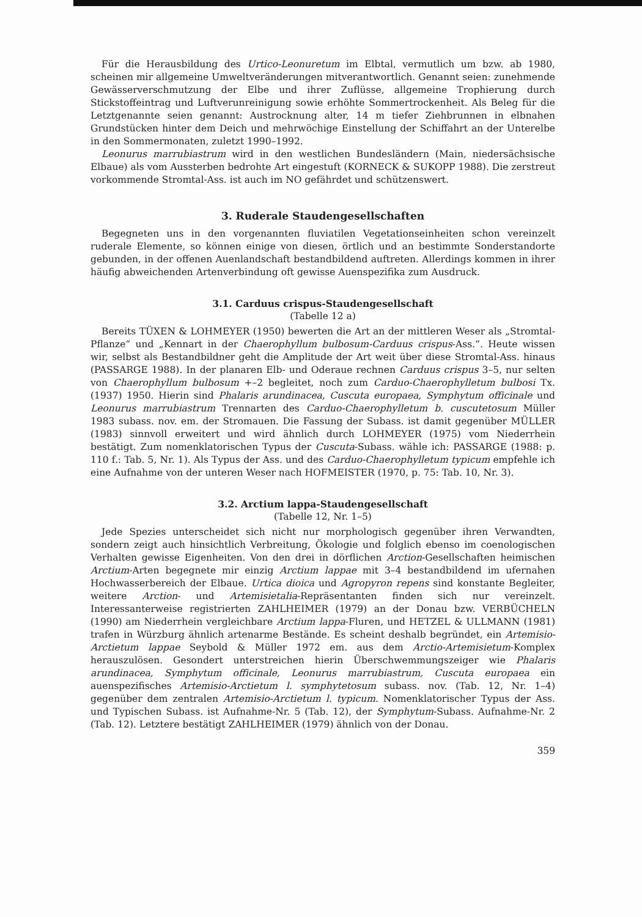Für die Herausbildung des Urtico-Leonuretum im Elbtal, vermutlich um bzw. ab 1980, scheinen mir allgemeine Umweltveränderungen mitverantwortlich. Genannt seien: zunehmende Gewässerverschmutzung der Elbe und ihrer Zuflüsse, allgemeine Trophierung durch Stickstoffeintrag und Luftverunreinigung sowie erhöhte Sommertrockenheit. Als Beleg für die Letztgenannte seien genannt: Austrocknung alter, 14 m tiefer Ziehbrunnen in elbnahen Grundstücken hinter dem Deich und mehrwöchige Einstellung der Schiffahrt an der Unterelbe in den Sommermonaten, zuletzt 1990–1992.
Leonurus marrubiastrum wird in den westlichen Bundesländern (Main, niedersächsische Elbaue) als vom Aussterben bedrohte Art eingestuft (KORNECK & SUKOPP 1988). Die zerstreut vorkommende Stromtal-Ass. ist auch im NO gefährdet und schützenswert.
3. Ruderale Staudengesellschaften
Begegneten uns in den vorgenannten fluviatilen Vegetationseinheiten schon vereinzelt ruderale Elemente, so können einige von diesen, örtlich und an bestimmte Sonderstandorte gebunden, in der offenen Auenlandschaft bestandbildend auftreten. Allerdings kommen in ihrer häufig abweichenden Artenverbindung oft gewisse Auenspezifika zum Ausdruck.
3.1. Carduus crispus-Staudengesellschaft
(Tabelle 12 a)
Bereits TÜXEN & LOHMEYER (1950) bewerten die Art an der mittleren Weser als „Stromtal-Pflanze“ und „Kennart in der Chaerophyllum bulbosum-Carduus crispus-Ass.“. Heute wissen wir, selbst als Bestandbildner geht die Amplitude der Art weit über diese Stromtal-Ass. hinaus (PASSARGE 1988). In der planaren Elb- und Oderaue rechnen Carduus crispus 3–5, nur selten von Chaerophyllum bulbosum +–2 begleitet, noch zum Carduo-Chaerophylletum bulbosi Tx. (1937) 1950. Hierin sind Phalaris arundinacea, Cuscuta europaea, Symphytum officinale und Leonurus marrubiastrum Trennarten des Carduo-Chaerophylletum b. cuscutetosum Müller 1983 subass. nov. em. der Stromauen. Die Fassung der Subass. ist damit gegenüber MÜLLER (1983) sinnvoll erweitert und wird ähnlich durch LOHMEYER (1975) vom Niederrhein bestätigt. Zum nomenklatorischen Typus der Cuscuta-Subass. wähle ich: PASSARGE (1988: p. 110 f.: Tab. 5, Nr. 1). Als Typus der Ass. und des Carduo-Chaerophylletum typicum empfehle ich eine Aufnahme von der unteren Weser nach HOFMEISTER (1970, p. 75: Tab. 10, Nr. 3).
3.2. Arctium lappa-Staudengesellschaft
(Tabelle 12, Nr. 1–5)
Jede Spezies unterscheidet sich nicht nur morphologisch gegenüber ihren Verwandten, sondern zeigt auch hinsichtlich Verbreitung, Ökologie und folglich ebenso im coenologischen Verhalten gewisse Eigenheiten. Von den drei in dörflichen Arction-Gesellschaften heimischen Arctium-Arten begegnete mir einzig Arctium lappae mit 3–4 bestandbildend im ufernahen Hochwasserbereich der Elbaue. Urtica dioica und Agropyron repens sind konstante Begleiter, weitere Arction- und Artemisietalia-Repräsentanten finden sich nur vereinzelt. Interessanterweise registrierten ZAHLHEIMER (1979) an der Donau bzw. VERBÜCHELN (1990) am Niederrhein vergleichbare Arctium lappa-Fluren, und HETZEL & ULLMANN (1981) trafen in Würzburg ähnlich artenarme Bestände. Es scheint deshalb begründet, ein Artemisio-Arctietum lappae Seybold & Müller 1972 em. aus dem Arctio-Artemisietum-Komplex herauszulösen. Gesondert unterstreichen hierin Überschwemmungszeiger wie Phalaris arundinacea, Symphytum officinale, Leonurus marrubiastrum, Cuscuta europaea ein auenspezifisches Artemisio-Arctietum l. symphytetosum subass. nov. (Tab. 12, Nr. 1–4) gegenüber dem zentralen Artemisio-Arctietum l. typicum. Nomenklatorischer Typus der Ass. und Typischen Subass. ist Aufnahme-Nr. 5 (Tab. 12), der Symphytum-Subass. Aufnahme-Nr. 2 (Tab. 12). Letztere bestätigt ZAHLHEIMER (1979) ähnlich von der Donau.
359